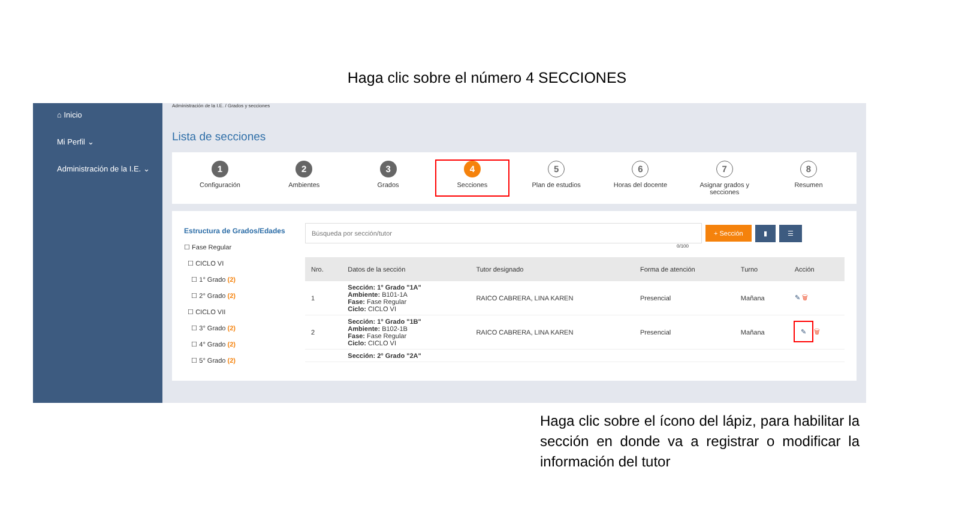Haga clic sobre el número 4 SECCIONES
⌂ Inicio
Mi Perfil ⌄
Administración de la I.E. ⌄
Administración de la I.E. / Grados y secciones
Lista de secciones
1
Configuración
2
Ambientes
3
Grados
4
Secciones
5
Plan de estudios
6
Horas del docente
7
Asignar grados y secciones
8
Resumen
Estructura de Grados/Edades
☐ Fase Regular
☐ CICLO VI
☐ 1° Grado (2)
☐ 2° Grado (2)
☐ CICLO VII
☐ 3° Grado (2)
☐ 4° Grado (2)
☐ 5° Grado (2)
Búsqueda por sección/tutor + Sección ▮ ☰
0/100
| Nro. | Datos de la sección | Tutor designado | Forma de atención | Turno | Acción |
| --- | --- | --- | --- | --- | --- |
| 1 | Sección: 1° Grado "1A" Ambiente: B101-1A Fase: Fase Regular Ciclo: CICLO VI | RAICO CABRERA, LINA KAREN | Presencial | Mañana | ✎ 🗑 |
| 2 | Sección: 1° Grado "1B" Ambiente: B102-1B Fase: Fase Regular Ciclo: CICLO VI | RAICO CABRERA, LINA KAREN | Presencial | Mañana | ✎ 🗑 |
| | Sección: 2° Grado "2A" | | | | |
Haga clic sobre el ícono del lápiz, para habilitar la sección en donde va a registrar o modificar la información del tutor